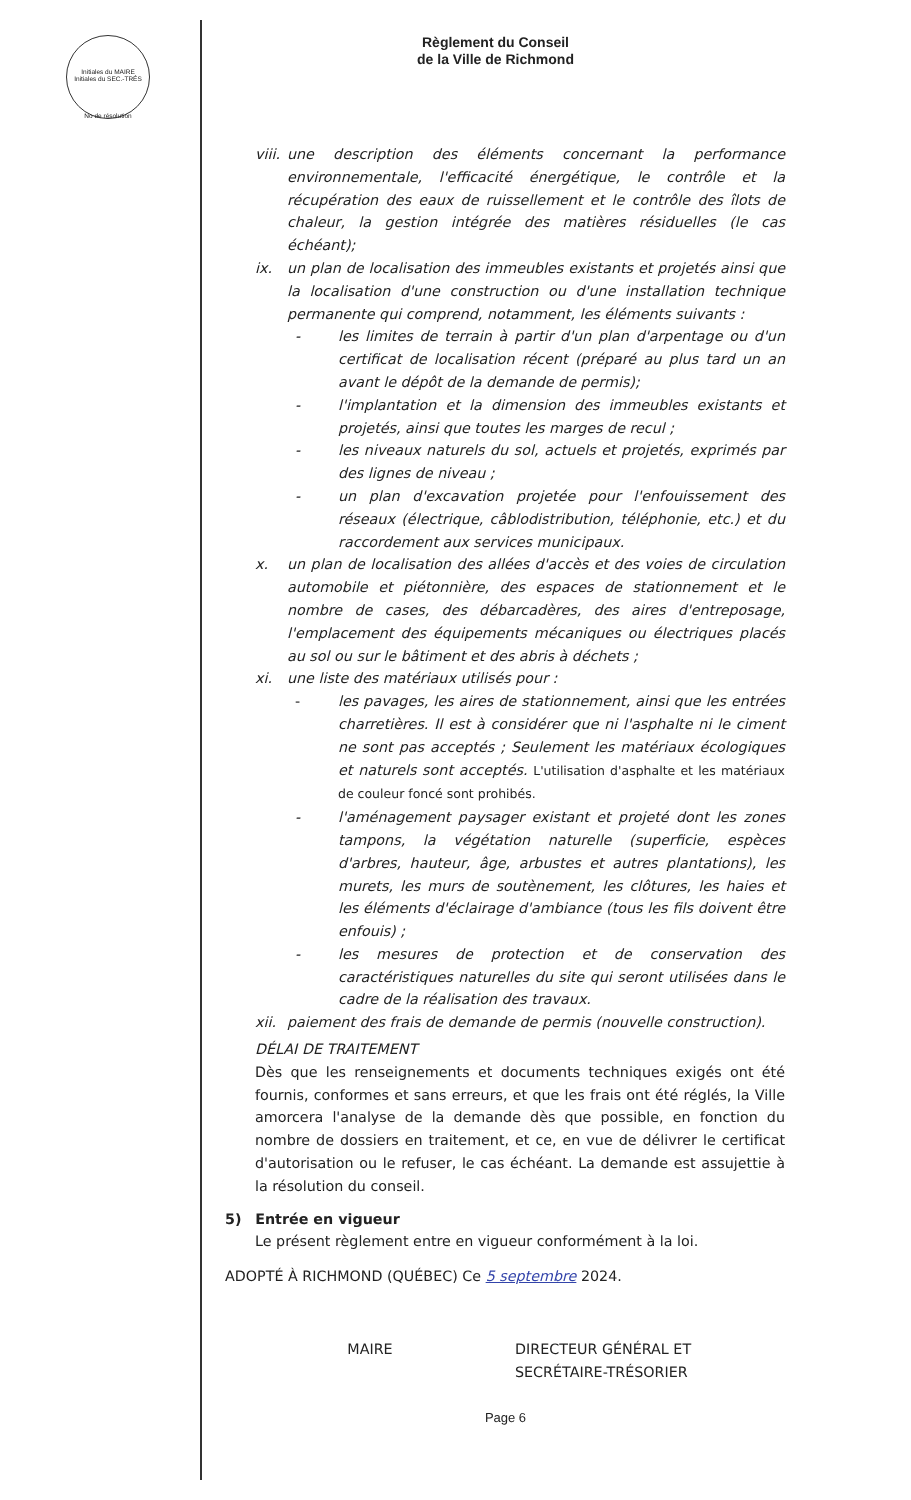Initiales du MAIRE
Initiales du SEC.-TRÉS
No de résolution
Règlement du Conseil
de la Ville de Richmond
viii. une description des éléments concernant la performance environnementale, l'efficacité énergétique, le contrôle et la récupération des eaux de ruissellement et le contrôle des îlots de chaleur, la gestion intégrée des matières résiduelles (le cas échéant);
ix. un plan de localisation des immeubles existants et projetés ainsi que la localisation d'une construction ou d'une installation technique permanente qui comprend, notamment, les éléments suivants :
- les limites de terrain à partir d'un plan d'arpentage ou d'un certificat de localisation récent (préparé au plus tard un an avant le dépôt de la demande de permis);
- l'implantation et la dimension des immeubles existants et projetés, ainsi que toutes les marges de recul ;
- les niveaux naturels du sol, actuels et projetés, exprimés par des lignes de niveau ;
- un plan d'excavation projetée pour l'enfouissement des réseaux (électrique, câblodistribution, téléphonie, etc.) et du raccordement aux services municipaux.
x. un plan de localisation des allées d'accès et des voies de circulation automobile et piétonnière, des espaces de stationnement et le nombre de cases, des débarcadères, des aires d'entreposage, l'emplacement des équipements mécaniques ou électriques placés au sol ou sur le bâtiment et des abris à déchets ;
xi. une liste des matériaux utilisés pour :
- les pavages, les aires de stationnement, ainsi que les entrées charretières. Il est à considérer que ni l'asphalte ni le ciment ne sont pas acceptés ; Seulement les matériaux écologiques et naturels sont acceptés. L'utilisation d'asphalte et les matériaux de couleur foncé sont prohibés.
- l'aménagement paysager existant et projeté dont les zones tampons, la végétation naturelle (superficie, espèces d'arbres, hauteur, âge, arbustes et autres plantations), les murets, les murs de soutènement, les clôtures, les haies et les éléments d'éclairage d'ambiance (tous les fils doivent être enfouis) ;
- les mesures de protection et de conservation des caractéristiques naturelles du site qui seront utilisées dans le cadre de la réalisation des travaux.
xii. paiement des frais de demande de permis (nouvelle construction).
DÉLAI DE TRAITEMENT
Dès que les renseignements et documents techniques exigés ont été fournis, conformes et sans erreurs, et que les frais ont été réglés, la Ville amorcera l'analyse de la demande dès que possible, en fonction du nombre de dossiers en traitement, et ce, en vue de délivrer le certificat d'autorisation ou le refuser, le cas échéant. La demande est assujettie à la résolution du conseil.
5) Entrée en vigueur
Le présent règlement entre en vigueur conformément à la loi.
ADOPTÉ À RICHMOND (QUÉBEC) Ce 5 septembre 2024.
MAIRE DIRECTEUR GÉNÉRAL ET
SECRÉTAIRE-TRÉSORIER
Page 6